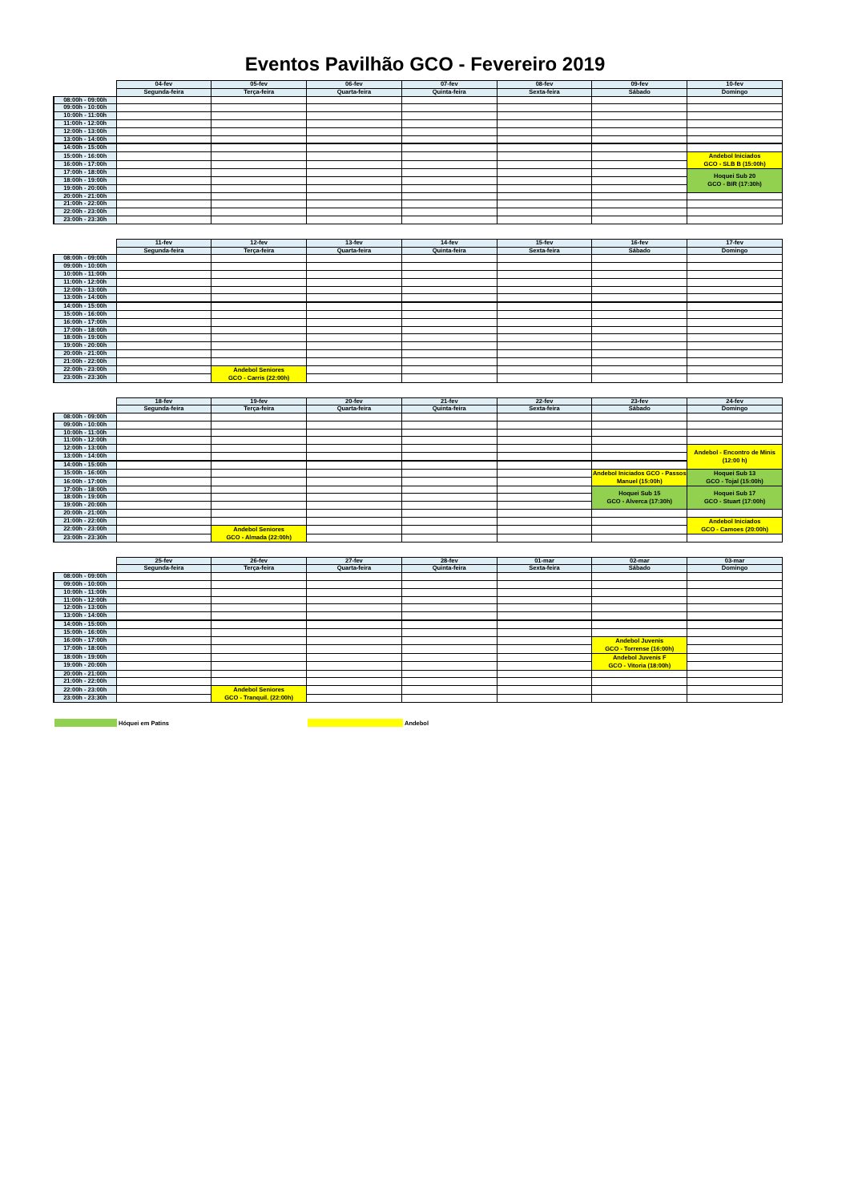Eventos Pavilhão GCO - Fevereiro 2019
| | 04-fev | 05-fev | 06-fev | 07-fev | 08-fev | 09-fev | 10-fev |
| --- | --- | --- | --- | --- | --- | --- | --- |
| | Segunda-feira | Terça-feira | Quarta-feira | Quinta-feira | Sexta-feira | Sábado | Domingo |
| 08:00h - 09:00h | | | | | | | |
| 09:00h - 10:00h | | | | | | | |
| 10:00h - 11:00h | | | | | | | |
| 11:00h - 12:00h | | | | | | | |
| 12:00h - 13:00h | | | | | | | |
| 13:00h - 14:00h | | | | | | | |
| 14:00h - 15:00h | | | | | | | |
| 15:00h - 16:00h | | | | | | | Andebol Iniciados GCO - SLB B (15:00h) |
| 16:00h - 17:00h | | | | | | | |
| 17:00h - 18:00h | | | | | | | Hoquei Sub 20 GCO - BIR (17:30h) |
| 18:00h - 19:00h | | | | | | | |
| 19:00h - 20:00h | | | | | | | |
| 20:00h - 21:00h | | | | | | | |
| 21:00h - 22:00h | | | | | | | |
| 22:00h - 23:00h | | | | | | | |
| 23:00h - 23:30h | | | | | | | |
| | 11-fev | 12-fev | 13-fev | 14-fev | 15-fev | 16-fev | 17-fev |
| --- | --- | --- | --- | --- | --- | --- | --- |
| | Segunda-feira | Terça-feira | Quarta-feira | Quinta-feira | Sexta-feira | Sábado | Domingo |
| 08:00h - 09:00h | | | | | | | |
| 09:00h - 10:00h | | | | | | | |
| 10:00h - 11:00h | | | | | | | |
| 11:00h - 12:00h | | | | | | | |
| 12:00h - 13:00h | | | | | | | |
| 13:00h - 14:00h | | | | | | | |
| 14:00h - 15:00h | | | | | | | |
| 15:00h - 16:00h | | | | | | | |
| 16:00h - 17:00h | | | | | | | |
| 17:00h - 18:00h | | | | | | | |
| 18:00h - 19:00h | | | | | | | |
| 19:00h - 20:00h | | | | | | | |
| 20:00h - 21:00h | | | | | | | |
| 21:00h - 22:00h | | | | | | | |
| 22:00h - 23:00h | | Andebol Seniores GCO - Carris (22:00h) | | | | | |
| 23:00h - 23:30h | | | | | | | |
| | 18-fev | 19-fev | 20-fev | 21-fev | 22-fev | 23-fev | 24-fev |
| --- | --- | --- | --- | --- | --- | --- | --- |
| | Segunda-feira | Terça-feira | Quarta-feira | Quinta-feira | Sexta-feira | Sábado | Domingo |
| 08:00h - 09:00h | | | | | | | |
| 09:00h - 10:00h | | | | | | | |
| 10:00h - 11:00h | | | | | | | |
| 11:00h - 12:00h | | | | | | | |
| 12:00h - 13:00h | | | | | | | Andebol - Encontro de Minis (12:00 h) |
| 13:00h - 14:00h | | | | | | | |
| 14:00h - 15:00h | | | | | | | |
| 15:00h - 16:00h | | | | | | Andebol Iniciados GCO - Passos Manuel (15:00h) | Hoquei Sub 13 GCO - Tojal (15:00h) |
| 16:00h - 17:00h | | | | | | | |
| 17:00h - 18:00h | | | | | | Hoquei Sub 15 GCO - Alverca (17:30h) | Hoquei Sub 17 GCO - Stuart (17:00h) |
| 18:00h - 19:00h | | | | | | | |
| 19:00h - 20:00h | | | | | | | |
| 20:00h - 21:00h | | | | | | | |
| 21:00h - 22:00h | | | | | | | Andebol Iniciados GCO - Camoes (20:00h) |
| 22:00h - 23:00h | | Andebol Seniores GCO - Almada (22:00h) | | | | | |
| 23:00h - 23:30h | | | | | | | |
| | 25-fev | 26-fev | 27-fev | 28-fev | 01-mar | 02-mar | 03-mar |
| --- | --- | --- | --- | --- | --- | --- | --- |
| | Segunda-feira | Terça-feira | Quarta-feira | Quinta-feira | Sexta-feira | Sábado | Domingo |
| 08:00h - 09:00h | | | | | | | |
| 09:00h - 10:00h | | | | | | | |
| 10:00h - 11:00h | | | | | | | |
| 11:00h - 12:00h | | | | | | | |
| 12:00h - 13:00h | | | | | | | |
| 13:00h - 14:00h | | | | | | | |
| 14:00h - 15:00h | | | | | | | |
| 15:00h - 16:00h | | | | | | | |
| 16:00h - 17:00h | | | | | | Andebol Juvenis GCO - Torrense (16:00h) | |
| 17:00h - 18:00h | | | | | | | |
| 18:00h - 19:00h | | | | | | Andebol Juvenis F GCO - Vitoria (18:00h) | |
| 19:00h - 20:00h | | | | | | | |
| 20:00h - 21:00h | | | | | | | |
| 21:00h - 22:00h | | | | | | | |
| 22:00h - 23:00h | | Andebol Seniores GCO - Tranquil. (22:00h) | | | | | |
| 23:00h - 23:30h | | | | | | | |
Hóquei em Patins Andebol